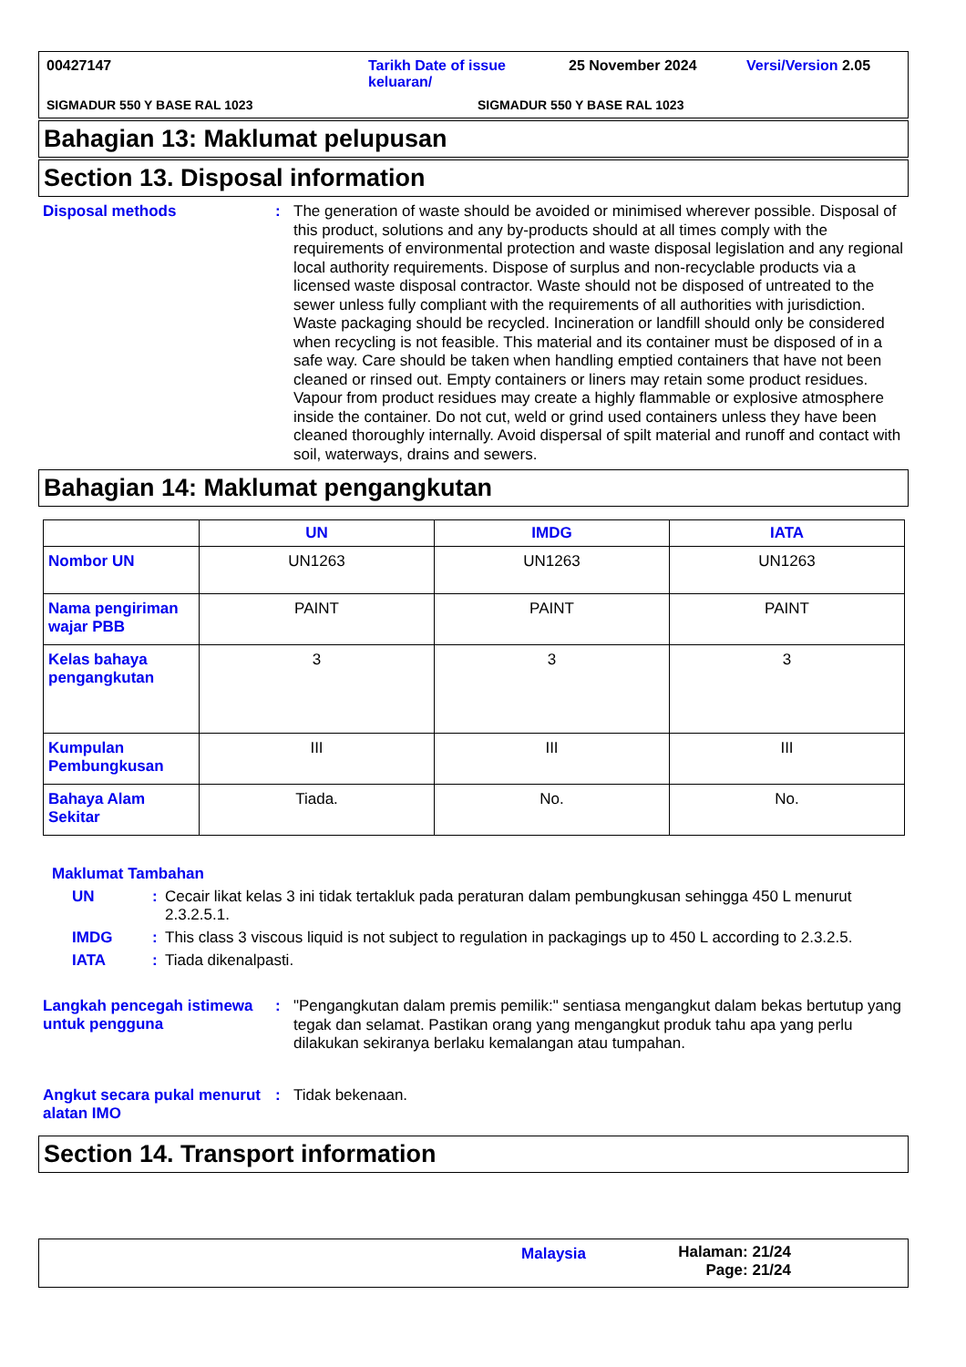00427147 Tarikh Date of issue
keluaran/
25 November 2024 Versi/Version 2.05
SIGMADUR 550 Y BASE RAL 1023 SIGMADUR 550 Y BASE RAL 1023
Bahagian 13: Maklumat pelupusan
Section 13. Disposal information
Disposal methods :
The generation of waste should be avoided or minimised wherever possible. Disposal of this product, solutions and any by-products should at all times comply with the requirements of environmental protection and waste disposal legislation and any regional local authority requirements. Dispose of surplus and non-recyclable products via a licensed waste disposal contractor. Waste should not be disposed of untreated to the sewer unless fully compliant with the requirements of all authorities with jurisdiction. Waste packaging should be recycled. Incineration or landfill should only be considered when recycling is not feasible. This material and its container must be disposed of in a safe way. Care should be taken when handling emptied containers that have not been cleaned or rinsed out. Empty containers or liners may retain some product residues. Vapour from product residues may create a highly flammable or explosive atmosphere inside the container. Do not cut, weld or grind used containers unless they have been cleaned thoroughly internally. Avoid dispersal of spilt material and runoff and contact with soil, waterways, drains and sewers.
Bahagian 14: Maklumat pengangkutan
| | UN | IMDG | IATA |
| --- | --- | --- | --- |
| Nombor UN | UN1263 | UN1263 | UN1263 |
| Nama pengiriman wajar PBB | PAINT | PAINT | PAINT |
| Kelas bahaya pengangkutan | 3 | 3 | 3 |
| Kumpulan Pembungkusan | III | III | III |
| Bahaya Alam Sekitar | Tiada. | No. | No. |
Maklumat Tambahan
UN : Cecair likat kelas 3 ini tidak tertakluk pada peraturan dalam pembungkusan sehingga 450 L menurut 2.3.2.5.1.
IMDG : This class 3 viscous liquid is not subject to regulation in packagings up to 450 L according to 2.3.2.5.
IATA : Tiada dikenalpasti.
Langkah pencegah istimewa untuk pengguna
:
"Pengangkutan dalam premis pemilik:" sentiasa mengangkut dalam bekas bertutup yang tegak dan selamat. Pastikan orang yang mengangkut produk tahu apa yang perlu dilakukan sekiranya berlaku kemalangan atau tumpahan.
Angkut secara pukal menurut alatan IMO
:
Tidak bekenaan.
Section 14. Transport information
Malaysia Halaman: 21/24
Page: 21/24